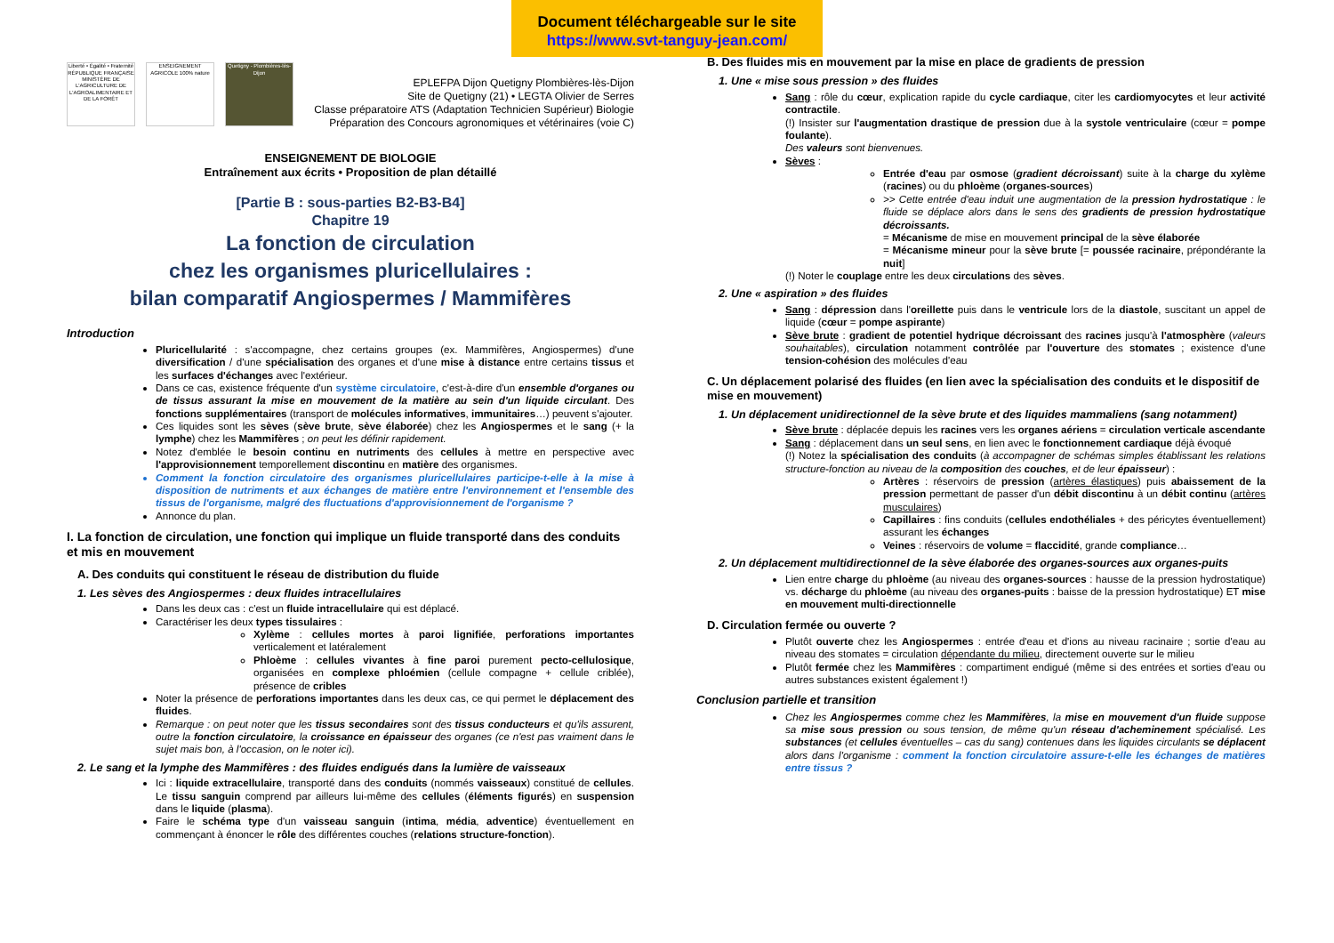Document téléchargeable sur le site
https://www.svt-tanguy-jean.com/
Liberté • Égalité • Fraternité RÉPUBLIQUE FRANÇAISE MINISTÈRE DE L'AGRICULTURE DE L'AGROALIMENTAIRE ET DE LA FORÊT
ENSEIGNEMENT AGRICOLE 100% nature
Quetigny - Plombières-lès-Dijon
EPLEFPA Dijon Quetigny Plombières-lès-Dijon
Site de Quetigny (21) • LEGTA Olivier de Serres
Classe préparatoire ATS (Adaptation Technicien Supérieur) Biologie
Préparation des Concours agronomiques et vétérinaires (voie C)
ENSEIGNEMENT DE BIOLOGIE
Entraînement aux écrits • Proposition de plan détaillé
[Partie B : sous-parties B2-B3-B4]
Chapitre 19
La fonction de circulation
chez les organismes pluricellulaires :
bilan comparatif Angiospermes / Mammifères
Introduction
Pluricellularité : s'accompagne, chez certains groupes (ex. Mammifères, Angiospermes) d'une diversification / d'une spécialisation des organes et d'une mise à distance entre certains tissus et les surfaces d'échanges avec l'extérieur.
Dans ce cas, existence fréquente d'un système circulatoire, c'est-à-dire d'un ensemble d'organes ou de tissus assurant la mise en mouvement de la matière au sein d'un liquide circulant. Des fonctions supplémentaires (transport de molécules informatives, immunitaires…) peuvent s'ajouter.
Ces liquides sont les sèves (sève brute, sève élaborée) chez les Angiospermes et le sang (+ la lymphe) chez les Mammifères ; on peut les définir rapidement.
Notez d'emblée le besoin continu en nutriments des cellules à mettre en perspective avec l'approvisionnement temporellement discontinu en matière des organismes.
Comment la fonction circulatoire des organismes pluricellulaires participe-t-elle à la mise à disposition de nutriments et aux échanges de matière entre l'environnement et l'ensemble des tissus de l'organisme, malgré des fluctuations d'approvisionnement de l'organisme ?
Annonce du plan.
I. La fonction de circulation, une fonction qui implique un fluide transporté dans des conduits et mis en mouvement
A. Des conduits qui constituent le réseau de distribution du fluide
1. Les sèves des Angiospermes : deux fluides intracellulaires
Dans les deux cas : c'est un fluide intracellulaire qui est déplacé.
Caractériser les deux types tissulaires :
Xylème : cellules mortes à paroi lignifiée, perforations importantes verticalement et latéralement
Phloème : cellules vivantes à fine paroi purement pecto-cellulosique, organisées en complexe phloémien (cellule compagne + cellule criblée), présence de cribles
Noter la présence de perforations importantes dans les deux cas, ce qui permet le déplacement des fluides.
Remarque : on peut noter que les tissus secondaires sont des tissus conducteurs et qu'ils assurent, outre la fonction circulatoire, la croissance en épaisseur des organes (ce n'est pas vraiment dans le sujet mais bon, à l'occasion, on le noter ici).
2. Le sang et la lymphe des Mammifères : des fluides endigués dans la lumière de vaisseaux
Ici : liquide extracellulaire, transporté dans des conduits (nommés vaisseaux) constitué de cellules. Le tissu sanguin comprend par ailleurs lui-même des cellules (éléments figurés) en suspension dans le liquide (plasma).
Faire le schéma type d'un vaisseau sanguin (intima, média, adventice) éventuellement en commençant à énoncer le rôle des différentes couches (relations structure-fonction).
B. Des fluides mis en mouvement par la mise en place de gradients de pression
1. Une « mise sous pression » des fluides
Sang : rôle du cœur, explication rapide du cycle cardiaque, citer les cardiomyocytes et leur activité contractile.
(!) Insister sur l'augmentation drastique de pression due à la systole ventriculaire (cœur = pompe foulante).
Des valeurs sont bienvenues.
Sèves :
Entrée d'eau par osmose (gradient décroissant) suite à la charge du xylème (racines) ou du phloème (organes-sources)
>> Cette entrée d'eau induit une augmentation de la pression hydrostatique : le fluide se déplace alors dans le sens des gradients de pression hydrostatique décroissants.
= Mécanisme de mise en mouvement principal de la sève élaborée
= Mécanisme mineur pour la sève brute [= poussée racinaire, prépondérante la nuit]
(!) Noter le couplage entre les deux circulations des sèves.
2. Une « aspiration » des fluides
Sang : dépression dans l'oreillette puis dans le ventricule lors de la diastole, suscitant un appel de liquide (cœur = pompe aspirante)
Sève brute : gradient de potentiel hydrique décroissant des racines jusqu'à l'atmosphère (valeurs souhaitables), circulation notamment contrôlée par l'ouverture des stomates ; existence d'une tension-cohésion des molécules d'eau
C. Un déplacement polarisé des fluides (en lien avec la spécialisation des conduits et le dispositif de mise en mouvement)
1. Un déplacement unidirectionnel de la sève brute et des liquides mammaliens (sang notamment)
Sève brute : déplacée depuis les racines vers les organes aériens = circulation verticale ascendante
Sang : déplacement dans un seul sens, en lien avec le fonctionnement cardiaque déjà évoqué
(!) Notez la spécialisation des conduits (à accompagner de schémas simples établissant les relations structure-fonction au niveau de la composition des couches, et de leur épaisseur) :
Artères : réservoirs de pression (artères élastiques) puis abaissement de la pression permettant de passer d'un débit discontinu à un débit continu (artères musculaires)
Capillaires : fins conduits (cellules endothéliales + des péricytes éventuellement) assurant les échanges
Veines : réservoirs de volume = flaccidité, grande compliance…
2. Un déplacement multidirectionnel de la sève élaborée des organes-sources aux organes-puits
Lien entre charge du phloème (au niveau des organes-sources : hausse de la pression hydrostatique) vs. décharge du phloème (au niveau des organes-puits : baisse de la pression hydrostatique) ET mise en mouvement multi-directionnelle
D. Circulation fermée ou ouverte ?
Plutôt ouverte chez les Angiospermes : entrée d'eau et d'ions au niveau racinaire ; sortie d'eau au niveau des stomates = circulation dépendante du milieu, directement ouverte sur le milieu
Plutôt fermée chez les Mammifères : compartiment endigué (même si des entrées et sorties d'eau ou autres substances existent également !)
Conclusion partielle et transition
Chez les Angiospermes comme chez les Mammifères, la mise en mouvement d'un fluide suppose sa mise sous pression ou sous tension, de même qu'un réseau d'acheminement spécialisé. Les substances (et cellules éventuelles – cas du sang) contenues dans les liquides circulants se déplacent alors dans l'organisme : comment la fonction circulatoire assure-t-elle les échanges de matières entre tissus ?